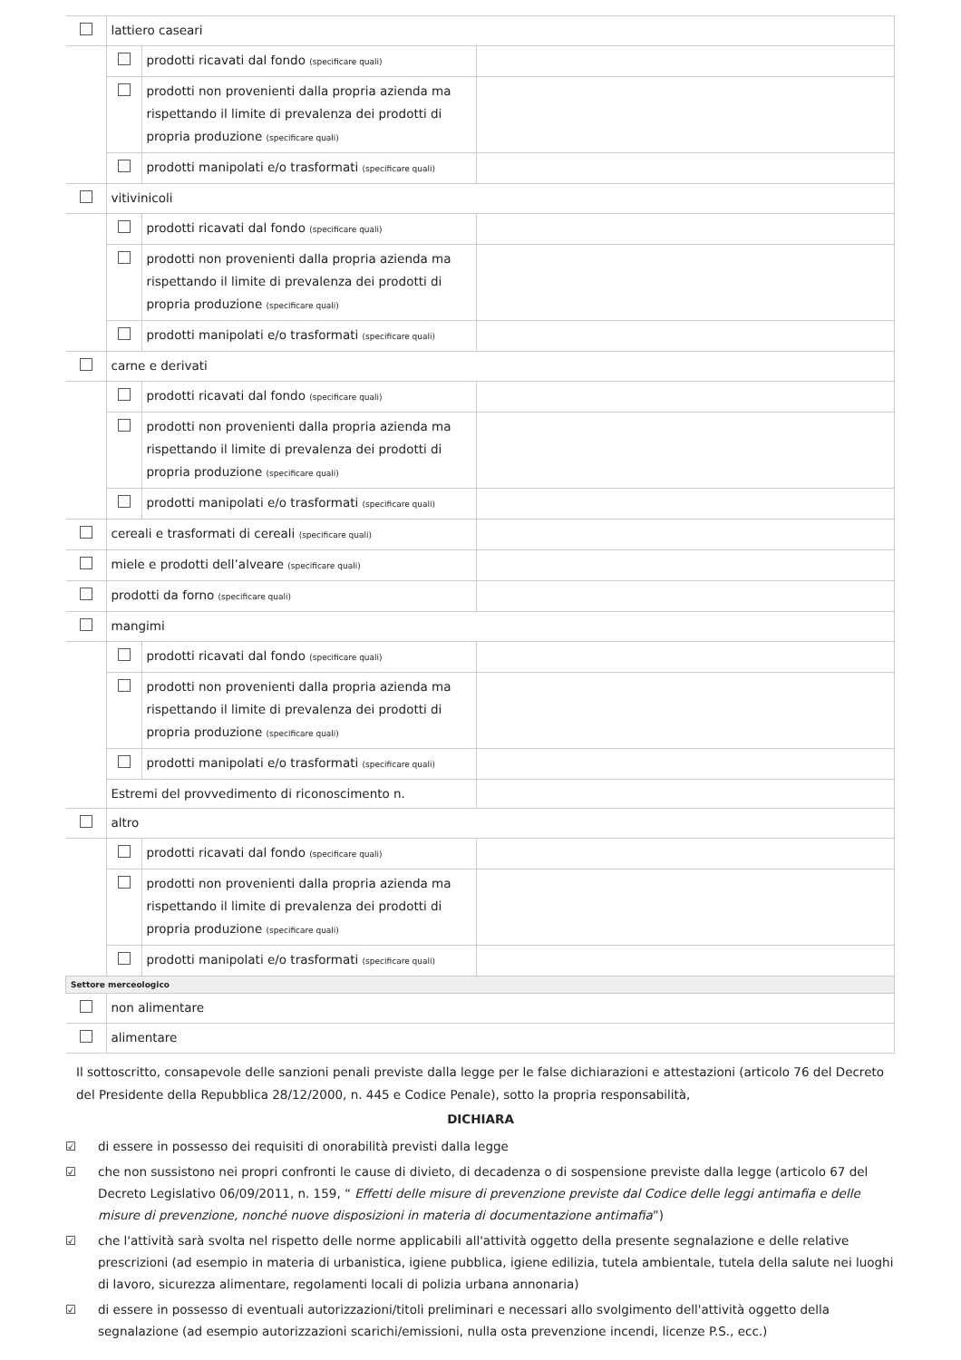| | lattiero caseari | | |
| | | prodotti ricavati dal fondo (specificare quali) | |
| | | prodotti non provenienti dalla propria azienda ma rispettando il limite di prevalenza dei prodotti di propria produzione (specificare quali) | |
| | | prodotti manipolati e/o trasformati (specificare quali) | |
| | vitivinicoli | | |
| | | prodotti ricavati dal fondo (specificare quali) | |
| | | prodotti non provenienti dalla propria azienda ma rispettando il limite di prevalenza dei prodotti di propria produzione (specificare quali) | |
| | | prodotti manipolati e/o trasformati (specificare quali) | |
| | carne e derivati | | |
| | | prodotti ricavati dal fondo (specificare quali) | |
| | | prodotti non provenienti dalla propria azienda ma rispettando il limite di prevalenza dei prodotti di propria produzione (specificare quali) | |
| | | prodotti manipolati e/o trasformati (specificare quali) | |
| | cereali e trasformati di cereali (specificare quali) | | |
| | miele e prodotti dell’alveare (specificare quali) | | |
| | prodotti da forno (specificare quali) | | |
| | mangimi | | |
| | | prodotti ricavati dal fondo (specificare quali) | |
| | | prodotti non provenienti dalla propria azienda ma rispettando il limite di prevalenza dei prodotti di propria produzione (specificare quali) | |
| | | prodotti manipolati e/o trasformati (specificare quali) | |
| | Estremi del provvedimento di riconoscimento n. | | |
| | altro | | |
| | | prodotti ricavati dal fondo (specificare quali) | |
| | | prodotti non provenienti dalla propria azienda ma rispettando il limite di prevalenza dei prodotti di propria produzione (specificare quali) | |
| | | prodotti manipolati e/o trasformati (specificare quali) | |
| Settore merceologico | | | |
| | non alimentare | | |
| | alimentare | | |
Il sottoscritto, consapevole delle sanzioni penali previste dalla legge per le false dichiarazioni e attestazioni (articolo 76 del Decreto del Presidente della Repubblica 28/12/2000, n. 445 e Codice Penale), sotto la propria responsabilità,
DICHIARA
☑ di essere in possesso dei requisiti di onorabilità previsti dalla legge
☑ che non sussistono nei propri confronti le cause di divieto, di decadenza o di sospensione previste dalla legge (articolo 67 del Decreto Legislativo 06/09/2011, n. 159, “ Effetti delle misure di prevenzione previste dal Codice delle leggi antimafia e delle misure di prevenzione, nonché nuove disposizioni in materia di documentazione antimafia”)
☑ che l'attività sarà svolta nel rispetto delle norme applicabili all'attività oggetto della presente segnalazione e delle relative prescrizioni (ad esempio in materia di urbanistica, igiene pubblica, igiene edilizia, tutela ambientale, tutela della salute nei luoghi di lavoro, sicurezza alimentare, regolamenti locali di polizia urbana annonaria)
☑ di essere in possesso di eventuali autorizzazioni/titoli preliminari e necessari allo svolgimento dell'attività oggetto della segnalazione (ad esempio autorizzazioni scarichi/emissioni, nulla osta prevenzione incendi, licenze P.S., ecc.)